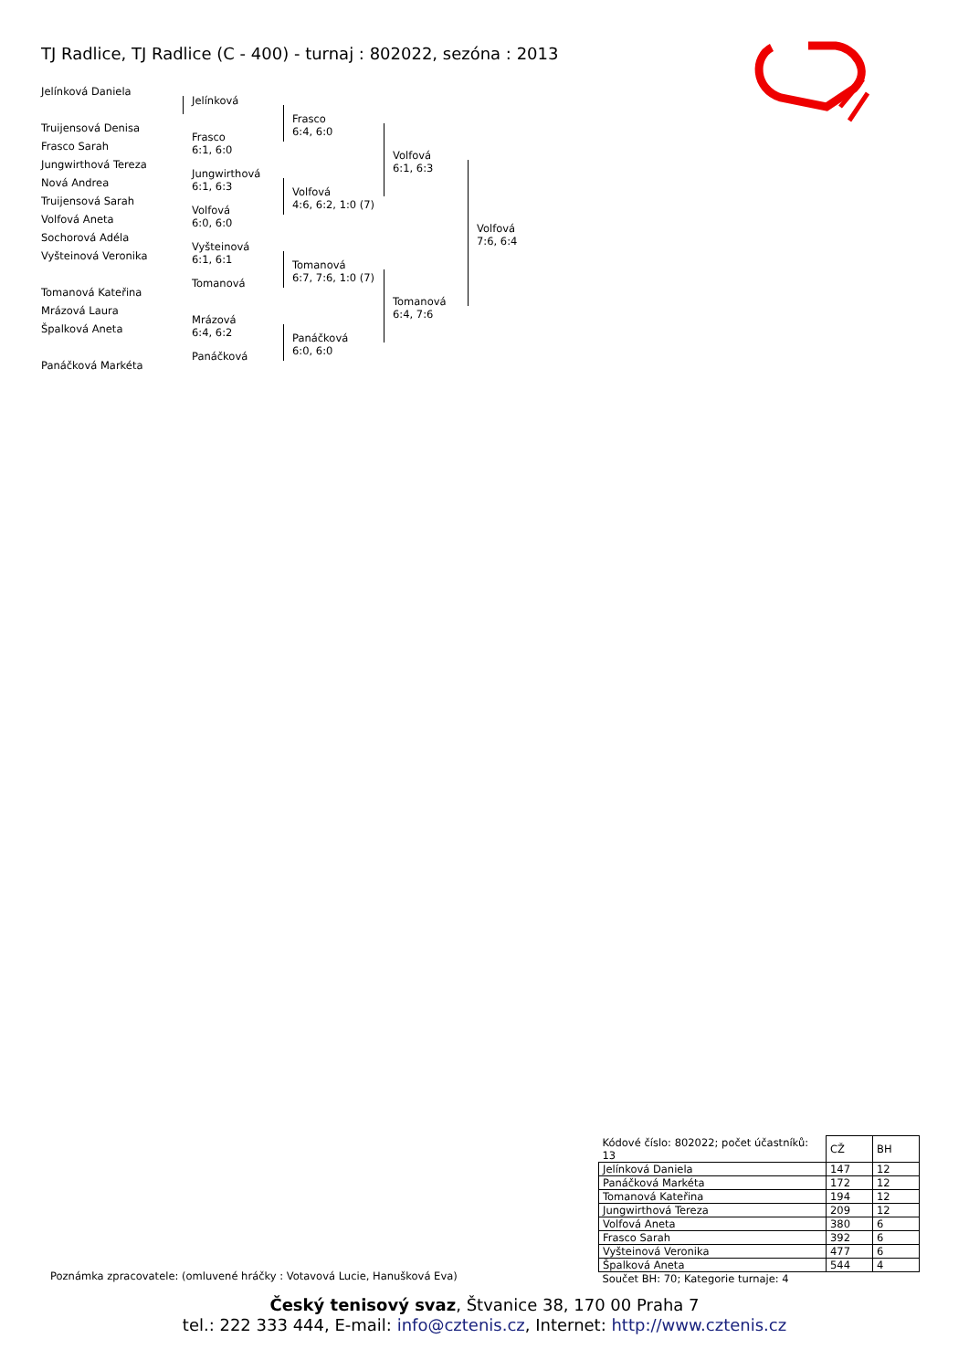TJ Radlice, TJ Radlice (C - 400) - turnaj : 802022, sezóna : 2013
Jelínková Daniela
Truijensová Denisa
Frasco Sarah
Jungwirthová Tereza
Nová Andrea
Truijensová Sarah
Volfová Aneta
Sochorová Adéla
Vyšteinová Veronika
Tomanová Kateřina
Mrázová Laura
Špalková Aneta
Panáčková Markéta
Jelínková
Frasco
6:1, 6:0
Jungwirthová
6:1, 6:3
Volfová
6:0, 6:0
Vyšteinová
6:1, 6:1
Tomanová
Mrázová
6:4, 6:2
Panáčková
Frasco
6:4, 6:0
Volfová
4:6, 6:2, 1:0 (7)
Tomanová
6:7, 7:6, 1:0 (7)
Panáčková
6:0, 6:0
Volfová
6:1, 6:3
Tomanová
6:4, 7:6
Volfová
7:6, 6:4
| Kódové číslo: 802022; počet účastníků: 13 | CŽ | BH |
| Jelínková Daniela | 147 | 12 |
| Panáčková Markéta | 172 | 12 |
| Tomanová Kateřina | 194 | 12 |
| Jungwirthová Tereza | 209 | 12 |
| Volfová Aneta | 380 | 6 |
| Frasco Sarah | 392 | 6 |
| Vyšteinová Veronika | 477 | 6 |
| Špalková Aneta | 544 | 4 |
| Součet BH: 70; Kategorie turnaje: 4 | | |
Poznámka zpracovatele: (omluvené hráčky : Votavová Lucie, Hanušková Eva)
Český tenisový svaz, Štvanice 38, 170 00 Praha 7
tel.: 222 333 444, E-mail: info@cztenis.cz, Internet: http://www.cztenis.cz